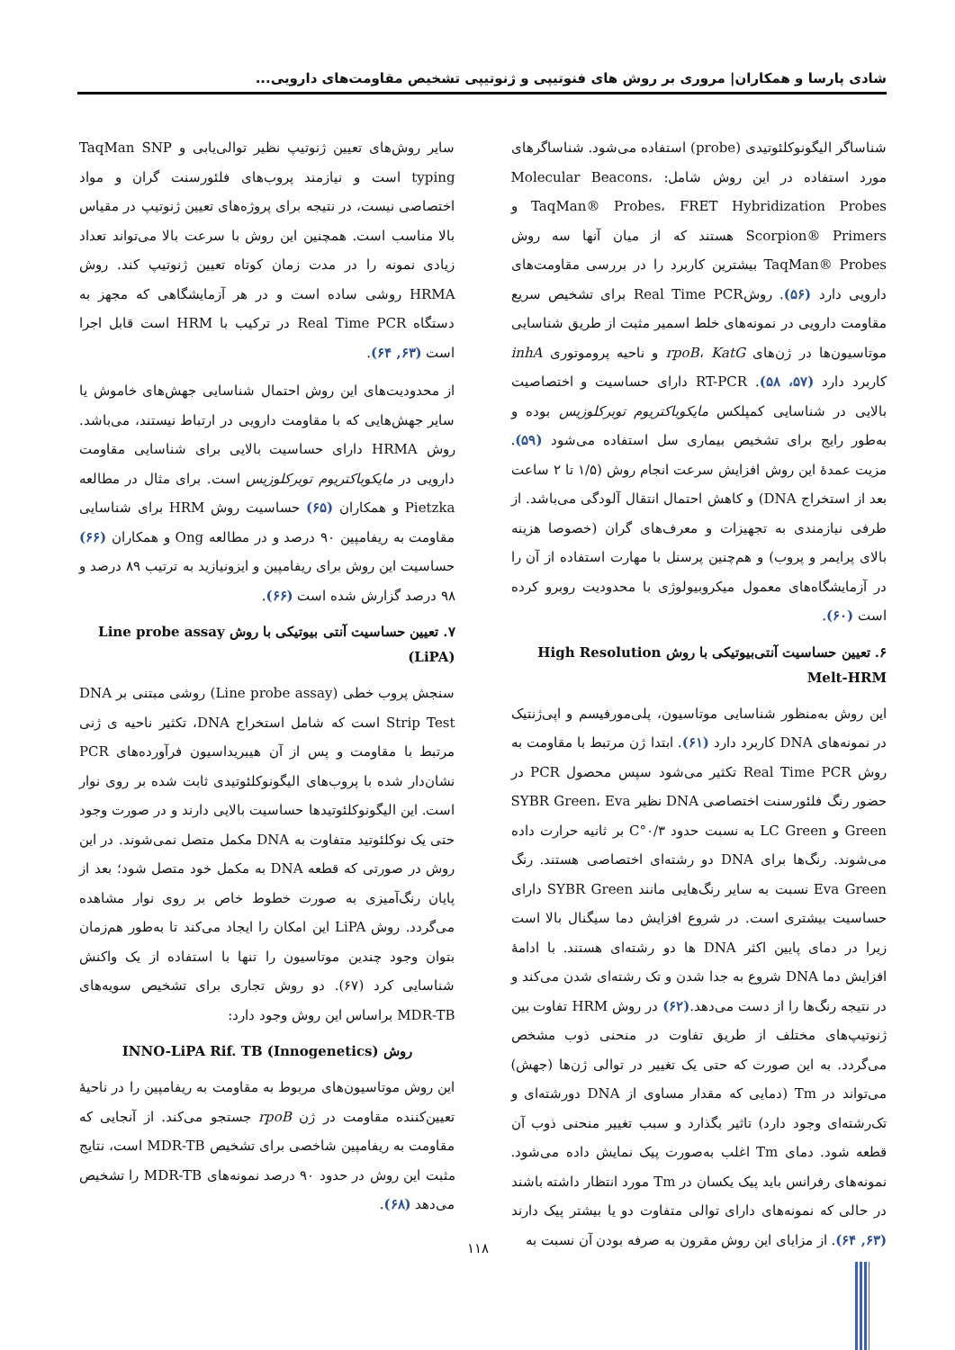شادی پارسا و همکاران| مروری بر روش های فنوتیپی و ژنوتیپی تشخیص مقاومت‌های دارویی...
شناساگر الیگونوکلئوتیدی (probe) استفاده می‌شود. شناساگرهای مورد استفاده در این روش شامل: Molecular Beacons، TaqMan® Probes، FRET Hybridization Probes و Scorpion® Primers هستند که از میان آنها سه روش TaqMan® Probes بیشترین کاربرد را در بررسی مقاومت‌های دارویی دارد (۵۶). روشReal Time PCR برای تشخیص سریع مقاومت دارویی در نمونه‌های خلط اسمیر مثبت از طریق شناسایی موتاسیون‌ها در ژن‌های rpoB، KatG و ناحیه پروموتوری inhA کاربرد دارد (۵۷، ۵۸). RT-PCR دارای حساسیت و اختصاصیت بالایی در شناسایی کمپلکس مایکوباکتریوم توبرکلوزیس بوده و به‌طور رایج برای تشخیص بیماری سل استفاده می‌شود (۵۹). مزیت عمدهٔ این روش افزایش سرعت انجام روش (۱/۵ تا ۲ ساعت بعد از استخراج DNA) و کاهش احتمال انتقال آلودگی می‌باشد. از طرفی نیازمندی به تجهیزات و معرف‌های گران (خصوصا هزینه بالای پرایمر و پروب) و هم‌چنین پرسنل با مهارت استفاده از آن را در آزمایشگاه‌های معمول میکروبیولوژی با محدودیت روبرو کرده است (۶۰).
۶. تعیین حساسیت آنتی‌بیوتیکی با روش High Resolution Melt-HRM
این روش به‌منظور شناسایی موتاسیون، پلی‌مورفیسم و اپی‌ژنتیک در نمونه‌های DNA کاربرد دارد (۶۱). ابتدا ژن مرتبط با مقاومت به روش Real Time PCR تکثیر می‌شود سپس محصول PCR در حضور رنگ فلئورسنت اختصاصی DNA نظیر SYBR Green، Eva Green و LC Green به نسبت حدود ۰/۳°C بر ثانیه حرارت داده می‌شوند. رنگ‌ها برای DNA دو رشته‌ای اختصاصی هستند. رنگ Eva Green نسبت به سایر رنگ‌هایی مانند SYBR Green دارای حساسیت بیشتری است. در شروع افزایش دما سیگنال بالا است زیرا در دمای پایین اکثر DNA ها دو رشته‌ای هستند. با ادامهٔ افزایش دما DNA شروع به جدا شدن و تک رشته‌ای شدن می‌کند و در نتیجه رنگ‌ها را از دست می‌دهد.(۶۲) در روش HRM تفاوت بین ژنوتیپ‌های مختلف از طریق تفاوت در منحنی ذوب مشخص می‌گردد. به این صورت که حتی یک تغییر در توالی ژن‌ها (جهش) می‌تواند در Tm (دمایی که مقدار مساوی از DNA دورشته‌ای و تک‌رشته‌ای وجود دارد) تاثیر بگذارد و سبب تغییر منحنی ذوب آن قطعه شود. دمای Tm اغلب به‌صورت پیک نمایش داده می‌شود. نمونه‌های رفرانس باید پیک یکسان در Tm مورد انتظار داشته باشند در حالی که نمونه‌های دارای توالی متفاوت دو یا بیشتر پیک دارند (۶۳, ۶۴). از مزایای این روش مقرون به صرفه بودن آن نسبت به
سایر روش‌های تعیین ژنوتیپ نظیر توالی‌یابی و TaqMan SNP typing است و نیازمند پروب‌های فلئورسنت گران و مواد اختصاصی نیست، در نتیجه برای پروژه‌های تعیین ژنوتیپ در مقیاس بالا مناسب است. همچنین این روش با سرعت بالا می‌تواند تعداد زیادی نمونه را در مدت زمان کوتاه تعیین ژنوتیپ کند. روش HRMA روشی ساده است و در هر آزمایشگاهی که مجهز به دستگاه Real Time PCR در ترکیب با HRM است قابل اجرا است (۶۳, ۶۴).
از محدودیت‌های این روش احتمال شناسایی جهش‌های خاموش یا سایر جهش‌هایی که با مقاومت دارویی در ارتباط نیستند، می‌باشد. روش HRMA دارای حساسیت بالایی برای شناسایی مقاومت دارویی در مایکوباکتریوم توبرکلوزیس است. برای مثال در مطالعه Pietzka و همکاران (۶۵) حساسیت روش HRM برای شناسایی مقاومت به ریفامپین ۹۰ درصد و در مطالعه Ong و همکاران (۶۶) حساسیت این روش برای ریفامپین و ایزونیازید به ترتیب ۸۹ درصد و ۹۸ درصد گزارش شده است (۶۶).
۷. تعیین حساسیت آنتی بیوتیکی با روش Line probe assay (LiPA)
سنجش پروب خطی (Line probe assay) روشی مبتنی بر DNA Strip Test است که شامل استخراج DNA، تکثیر ناحیه ی ژنی مرتبط با مقاومت و پس از آن هیبریداسیون فرآورده‌های PCR نشان‌دار شده با پروب‌های الیگونوکلئوتیدی ثابت شده بر روی نوار است. این الیگونوکلئوتیدها حساسیت بالایی دارند و در صورت وجود حتی یک نوکلئوتید متفاوت به DNA مکمل متصل نمی‌شوند. در این روش در صورتی که قطعه DNA به مکمل خود متصل شود؛ بعد از پایان رنگ‌آمیزی به صورت خطوط خاص بر روی نوار مشاهده می‌گردد. روش LiPA این امکان را ایجاد می‌کند تا به‌طور هم‌زمان بتوان وجود چندین موتاسیون را تنها با استفاده از یک واکنش شناسایی کرد (۶۷). دو روش تجاری برای تشخیص سویه‌های MDR-TB براساس این روش وجود دارد:
روش INNO-LiPA Rif. TB (Innogenetics)
این روش موتاسیون‌های مربوط به مقاومت به ریفامپین را در ناحیهٔ تعیین‌کننده مقاومت در ژن rpoB جستجو می‌کند. از آنجایی که مقاومت به ریفامپین شاخصی برای تشخیص MDR-TB است، نتایج مثبت این روش در حدود ۹۰ درصد نمونه‌های MDR-TB را تشخیص می‌دهد (۶۸).
۱۱۸